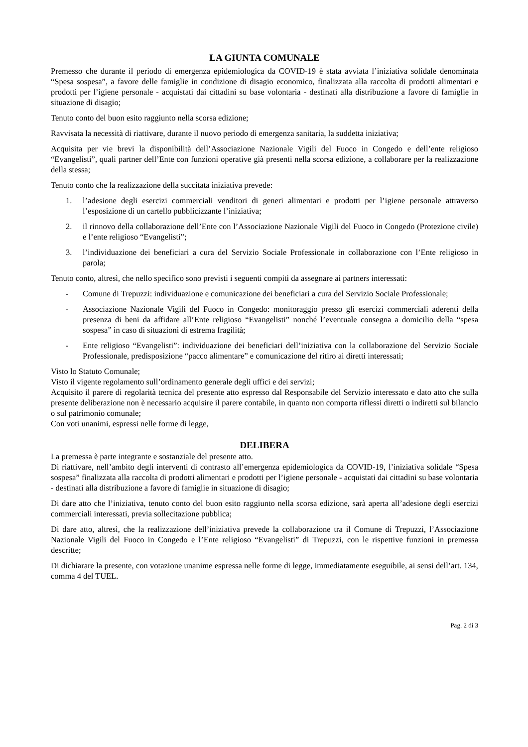LA GIUNTA COMUNALE
Premesso che durante il periodo di emergenza epidemiologica da COVID-19 è stata avviata l’iniziativa solidale denominata “Spesa sospesa”, a favore delle famiglie in condizione di disagio economico, finalizzata alla raccolta di prodotti alimentari e prodotti per l’igiene personale - acquistati dai cittadini su base volontaria - destinati alla distribuzione a favore di famiglie in situazione di disagio;
Tenuto conto del buon esito raggiunto nella scorsa edizione;
Ravvisata la necessità di riattivare, durante il nuovo periodo di emergenza sanitaria, la suddetta iniziativa;
Acquisita per vie brevi la disponibilità dell’Associazione Nazionale Vigili del Fuoco in Congedo e dell’ente religioso “Evangelisti”, quali partner dell’Ente con funzioni operative già presenti nella scorsa edizione, a collaborare per la realizzazione della stessa;
Tenuto conto che la realizzazione della succitata iniziativa prevede:
1. l’adesione degli esercizi commerciali venditori di generi alimentari e prodotti per l’igiene personale attraverso l’esposizione di un cartello pubblicizzante l’iniziativa;
2. il rinnovo della collaborazione dell’Ente con l’Associazione Nazionale Vigili del Fuoco in Congedo (Protezione civile) e l’ente religioso “Evangelisti”;
3. l’individuazione dei beneficiari a cura del Servizio Sociale Professionale in collaborazione con l’Ente religioso in parola;
Tenuto conto, altresì, che nello specifico sono previsti i seguenti compiti da assegnare ai partners interessati:
- Comune di Trepuzzi: individuazione e comunicazione dei beneficiari a cura del Servizio Sociale Professionale;
- Associazione Nazionale Vigili del Fuoco in Congedo: monitoraggio presso gli esercizi commerciali aderenti della presenza di beni da affidare all’Ente religioso “Evangelisti” nonché l’eventuale consegna a domicilio della “spesa sospesa” in caso di situazioni di estrema fragilità;
- Ente religioso “Evangelisti”: individuazione dei beneficiari dell’iniziativa con la collaborazione del Servizio Sociale Professionale, predisposizione “pacco alimentare” e comunicazione del ritiro ai diretti interessati;
Visto lo Statuto Comunale;
Visto il vigente regolamento sull’ordinamento generale degli uffici e dei servizi;
Acquisito il parere di regolarità tecnica del presente atto espresso dal Responsabile del Servizio interessato e dato atto che sulla presente deliberazione non è necessario acquisire il parere contabile, in quanto non comporta riflessi diretti o indiretti sul bilancio o sul patrimonio comunale;
Con voti unanimi, espressi nelle forme di legge,
DELIBERA
La premessa è parte integrante e sostanziale del presente atto.
Di riattivare, nell’ambito degli interventi di contrasto all’emergenza epidemiologica da COVID-19, l’iniziativa solidale “Spesa sospesa” finalizzata alla raccolta di prodotti alimentari e prodotti per l’igiene personale - acquistati dai cittadini su base volontaria - destinati alla distribuzione a favore di famiglie in situazione di disagio;
Di dare atto che l’iniziativa, tenuto conto del buon esito raggiunto nella scorsa edizione, sarà aperta all’adesione degli esercizi commerciali interessati, previa sollecitazione pubblica;
Di dare atto, altresì, che la realizzazione dell’iniziativa prevede la collaborazione tra il Comune di Trepuzzi, l’Associazione Nazionale Vigili del Fuoco in Congedo e l’Ente religioso “Evangelisti” di Trepuzzi, con le rispettive funzioni in premessa descritte;
Di dichiarare la presente, con votazione unanime espressa nelle forme di legge, immediatamente eseguibile, ai sensi dell’art. 134, comma 4 del TUEL.
Pag. 2 di 3